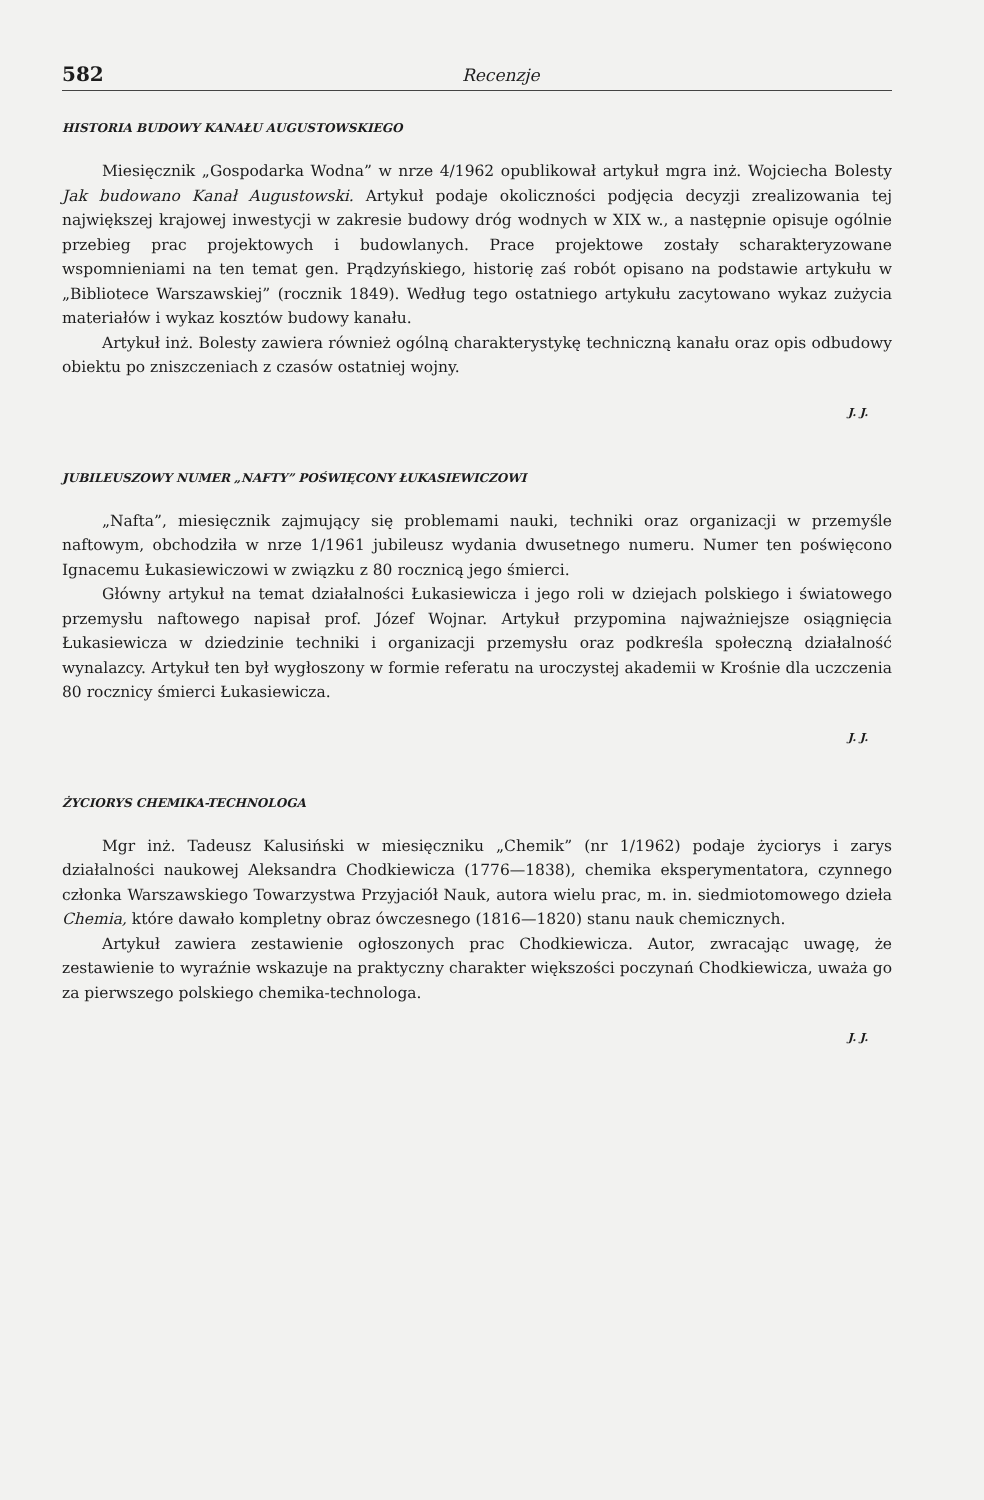582 Recenzje
HISTORIA BUDOWY KANAŁU AUGUSTOWSKIEGO
Miesięcznik „Gospodarka Wodna” w nrze 4/1962 opublikował artykuł mgra inż. Wojciecha Bolesty Jak budowano Kanał Augustowski. Artykuł podaje okoliczności podjęcia decyzji zrealizowania tej największej krajowej inwestycji w zakresie budowy dróg wodnych w XIX w., a następnie opisuje ogólnie przebieg prac projektowych i budowlanych. Prace projektowe zostały scharakteryzowane wspomnieniami na ten temat gen. Prądzyńskiego, historię zaś robót opisano na podstawie artykułu w „Bibliotece Warszawskiej” (rocznik 1849). Według tego ostatniego artykułu zacytowano wykaz zużycia materiałów i wykaz kosztów budowy kanału.
Artykuł inż. Bolesty zawiera również ogólną charakterystykę techniczną kanału oraz opis odbudowy obiektu po zniszczeniach z czasów ostatniej wojny.
J. J.
JUBILEUSZOWY NUMER „NAFTY” POŚWIĘCONY ŁUKASIEWICZOWI
„Nafta”, miesięcznik zajmujący się problemami nauki, techniki oraz organizacji w przemyśle naftowym, obchodziła w nrze 1/1961 jubileusz wydania dwusetnego numeru. Numer ten poświęcono Ignacemu Łukasiewiczowi w związku z 80 rocznicą jego śmierci.
Główny artykuł na temat działalności Łukasiewicza i jego roli w dziejach polskiego i światowego przemysłu naftowego napisał prof. Józef Wojnar. Artykuł przypomina najważniejsze osiągnięcia Łukasiewicza w dziedzinie techniki i organizacji przemysłu oraz podkreśla społeczną działalność wynalazcy. Artykuł ten był wygłoszony w formie referatu na uroczystej akademii w Krośnie dla uczczenia 80 rocznicy śmierci Łukasiewicza.
J. J.
ŻYCIORYS CHEMIKA-TECHNOLOGA
Mgr inż. Tadeusz Kalusiński w miesięczniku „Chemik” (nr 1/1962) podaje życiorys i zarys działalności naukowej Aleksandra Chodkiewicza (1776—1838), chemika eksperymentatora, czynnego członka Warszawskiego Towarzystwa Przyjaciół Nauk, autora wielu prac, m. in. siedmiotomowego dzieła Chemia, które dawało kompletny obraz ówczesnego (1816—1820) stanu nauk chemicznych.
Artykuł zawiera zestawienie ogłoszonych prac Chodkiewicza. Autor, zwracając uwagę, że zestawienie to wyraźnie wskazuje na praktyczny charakter większości poczynań Chodkiewicza, uważa go za pierwszego polskiego chemika-technologa.
J. J.